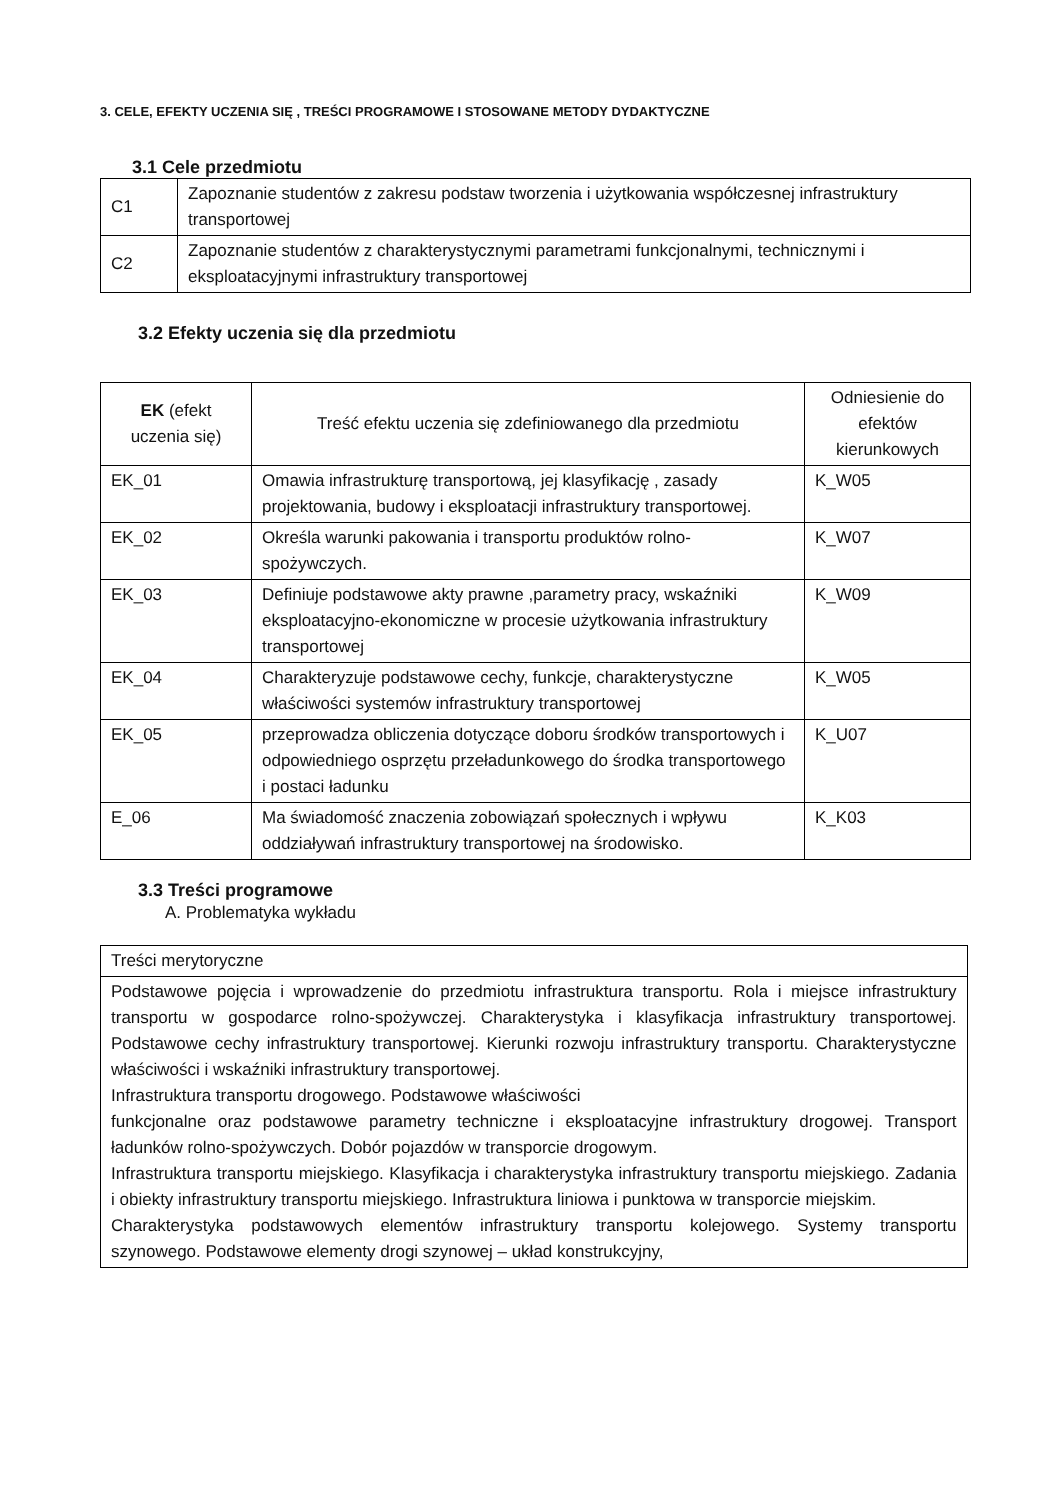3. CELE, EFEKTY UCZENIA SIĘ , TREŚCI PROGRAMOWE I STOSOWANE METODY DYDAKTYCZNE
3.1 Cele przedmiotu
| C1 | Zapoznanie studentów z zakresu podstaw tworzenia i użytkowania współczesnej infrastruktury transportowej |
| C2 | Zapoznanie studentów z charakterystycznymi parametrami funkcjonalnymi, technicznymi i eksploatacyjnymi infrastruktury transportowej |
3.2 Efekty uczenia się dla przedmiotu
| EK (efekt uczenia się) | Treść efektu uczenia się zdefiniowanego dla przedmiotu | Odniesienie do efektów kierunkowych |
| --- | --- | --- |
| EK_01 | Omawia infrastrukturę transportową, jej klasyfikację , zasady projektowania, budowy i eksploatacji infrastruktury transportowej. | K_W05 |
| EK_02 | Określa warunki pakowania i transportu produktów rolno-spożywczych. | K_W07 |
| EK_03 | Definiuje podstawowe akty prawne ,parametry pracy, wskaźniki eksploatacyjno-ekonomiczne w procesie użytkowania infrastruktury transportowej | K_W09 |
| EK_04 | Charakteryzuje podstawowe cechy, funkcje, charakterystyczne właściwości systemów infrastruktury transportowej | K_W05 |
| EK_05 | przeprowadza obliczenia dotyczące doboru środków transportowych i odpowiedniego osprzętu przeładunkowego do środka transportowego i postaci ładunku | K_U07 |
| E_06 | Ma świadomość znaczenia zobowiązań społecznych i wpływu oddziaływań infrastruktury transportowej na środowisko. | K_K03 |
3.3 Treści programowe
A. Problematyka wykładu
| Treści merytoryczne |
| Podstawowe pojęcia i wprowadzenie do przedmiotu infrastruktura transportu. Rola i miejsce infrastruktury transportu w gospodarce rolno-spożywczej. Charakterystyka i klasyfikacja infrastruktury transportowej. Podstawowe cechy infrastruktury transportowej. Kierunki rozwoju infrastruktury transportu. Charakterystyczne właściwości i wskaźniki infrastruktury transportowej. Infrastruktura transportu drogowego. Podstawowe właściwości funkcjonalne oraz podstawowe parametry techniczne i eksploatacyjne infrastruktury drogowej. Transport ładunków rolno-spożywczych. Dobór pojazdów w transporcie drogowym. Infrastruktura transportu miejskiego. Klasyfikacja i charakterystyka infrastruktury transportu miejskiego. Zadania i obiekty infrastruktury transportu miejskiego. Infrastruktura liniowa i punktowa w transporcie miejskim. Charakterystyka podstawowych elementów infrastruktury transportu kolejowego. Systemy transportu szynowego. Podstawowe elementy drogi szynowej – układ konstrukcyjny, |